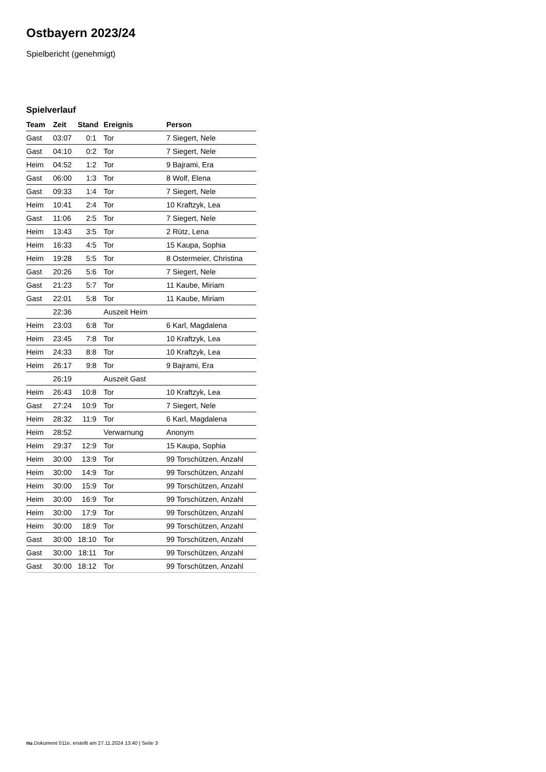Ostbayern 2023/24
Spielbericht (genehmigt)
Spielverlauf
| Team | Zeit | Stand | Ereignis | Person |
| --- | --- | --- | --- | --- |
| Gast | 03:07 | 0:1 | Tor | 7 Siegert, Nele |
| Gast | 04:10 | 0:2 | Tor | 7 Siegert, Nele |
| Heim | 04:52 | 1:2 | Tor | 9 Bajrami, Era |
| Gast | 06:00 | 1:3 | Tor | 8 Wolf, Elena |
| Gast | 09:33 | 1:4 | Tor | 7 Siegert, Nele |
| Heim | 10:41 | 2:4 | Tor | 10 Kraftzyk, Lea |
| Gast | 11:06 | 2:5 | Tor | 7 Siegert, Nele |
| Heim | 13:43 | 3:5 | Tor | 2 Rütz, Lena |
| Heim | 16:33 | 4:5 | Tor | 15 Kaupa, Sophia |
| Heim | 19:28 | 5:5 | Tor | 8 Ostermeier, Christina |
| Gast | 20:26 | 5:6 | Tor | 7 Siegert, Nele |
| Gast | 21:23 | 5:7 | Tor | 11 Kaube, Miriam |
| Gast | 22:01 | 5:8 | Tor | 11 Kaube, Miriam |
| | 22:36 | | Auszeit Heim | |
| Heim | 23:03 | 6:8 | Tor | 6 Karl, Magdalena |
| Heim | 23:45 | 7:8 | Tor | 10 Kraftzyk, Lea |
| Heim | 24:33 | 8:8 | Tor | 10 Kraftzyk, Lea |
| Heim | 26:17 | 9:8 | Tor | 9 Bajrami, Era |
| | 26:19 | | Auszeit Gast | |
| Heim | 26:43 | 10:8 | Tor | 10 Kraftzyk, Lea |
| Gast | 27:24 | 10:9 | Tor | 7 Siegert, Nele |
| Heim | 28:32 | 11:9 | Tor | 6 Karl, Magdalena |
| Heim | 28:52 | | Verwarnung | Anonym |
| Heim | 29:37 | 12:9 | Tor | 15 Kaupa, Sophia |
| Heim | 30:00 | 13:9 | Tor | 99 Torschützen, Anzahl |
| Heim | 30:00 | 14:9 | Tor | 99 Torschützen, Anzahl |
| Heim | 30:00 | 15:9 | Tor | 99 Torschützen, Anzahl |
| Heim | 30:00 | 16:9 | Tor | 99 Torschützen, Anzahl |
| Heim | 30:00 | 17:9 | Tor | 99 Torschützen, Anzahl |
| Heim | 30:00 | 18:9 | Tor | 99 Torschützen, Anzahl |
| Gast | 30:00 | 18:10 | Tor | 99 Torschützen, Anzahl |
| Gast | 30:00 | 18:11 | Tor | 99 Torschützen, Anzahl |
| Gast | 30:00 | 18:12 | Tor | 99 Torschützen, Anzahl |
nu.Dokument 011e, erstellt am 27.11.2024 13:40 | Seite 3